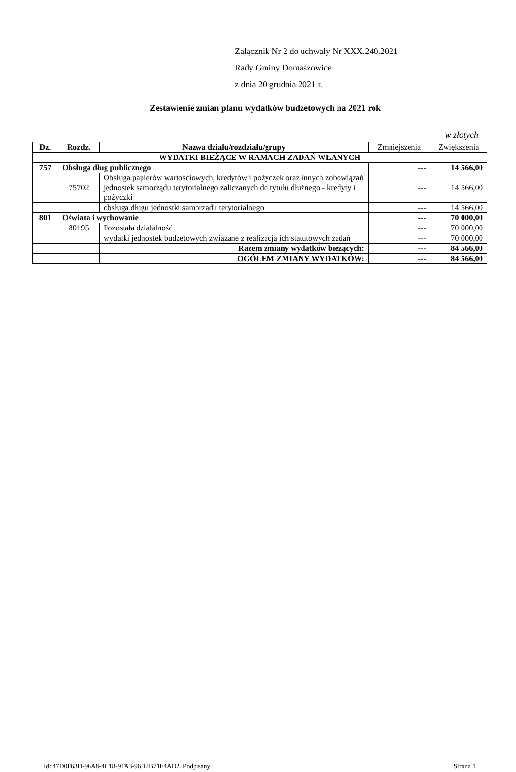Załącznik Nr 2 do uchwały Nr XXX.240.2021
Rady Gminy Domaszowice
z dnia 20 grudnia 2021 r.
Zestawienie zmian planu wydatków budżetowych na 2021 rok
w złotych
| Dz. | Rozdz. | Nazwa działu/rozdziału/grupy | Zmniejszenia | Zwiększenia |
| --- | --- | --- | --- | --- |
| WYDATKI BIEŻĄCE W RAMACH ZADAŃ WŁANYCH | | | | |
| 757 | Obsługa dług publicznego | | --- | 14 566,00 |
| | 75702 | Obsługa papierów wartościowych, kredytów i pożyczek oraz innych zobowiązań jednostek samorządu terytorialnego zaliczanych do tytułu dłużnego - kredyty i pożyczki | --- | 14 566,00 |
| | | obsługa długu jednostki samorządu terytorialnego | --- | 14 566,00 |
| 801 | Oświata i wychowanie | | --- | 70 000,00 |
| | 80195 | Pozostała działalność | --- | 70 000,00 |
| | | wydatki jednostek budżetowych związane z realizacją ich statutowych zadań | --- | 70 000,00 |
| | | Razem zmiany wydatków bieżących: | --- | 84 566,00 |
| | | OGÓŁEM ZMIANY WYDATKÓW: | --- | 84 566,00 |
Id: 47D0F63D-96A8-4C18-9FA3-96D2B71F4AD2. Podpisany Strona 1